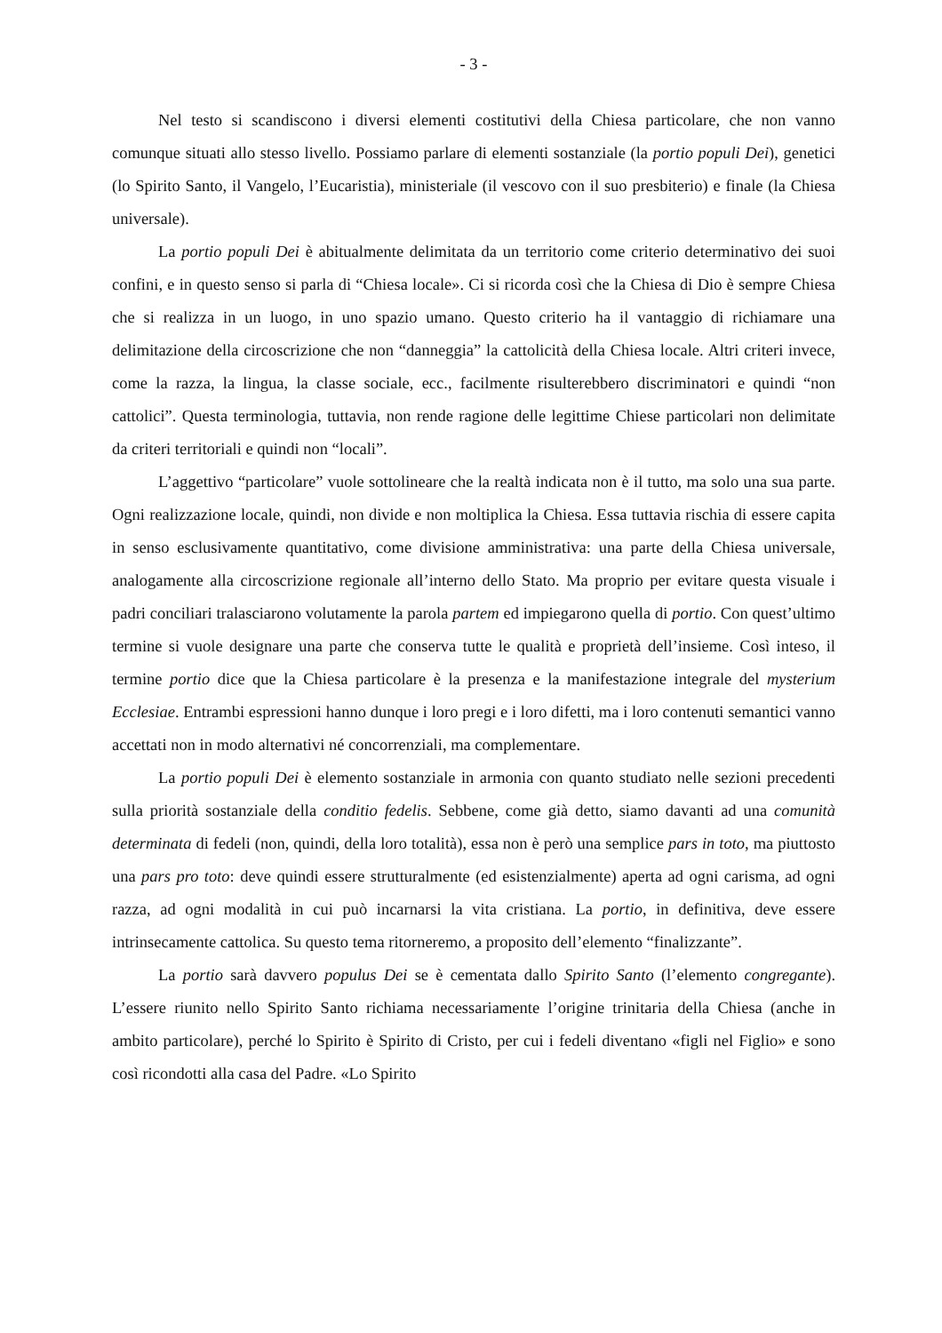- 3 -
Nel testo si scandiscono i diversi elementi costitutivi della Chiesa particolare, che non vanno comunque situati allo stesso livello. Possiamo parlare di elementi sostanziale (la portio populi Dei), genetici (lo Spirito Santo, il Vangelo, l’Eucaristia), ministeriale (il vescovo con il suo presbiterio) e finale (la Chiesa universale).
La portio populi Dei è abitualmente delimitata da un territorio come criterio determinativo dei suoi confini, e in questo senso si parla di “Chiesa locale». Ci si ricorda così che la Chiesa di Dio è sempre Chiesa che si realizza in un luogo, in uno spazio umano. Questo criterio ha il vantaggio di richiamare una delimitazione della circoscrizione che non “danneggia” la cattolicità della Chiesa locale. Altri criteri invece, come la razza, la lingua, la classe sociale, ecc., facilmente risulterebbero discriminatori e quindi “non cattolici”. Questa terminologia, tuttavia, non rende ragione delle legittime Chiese particolari non delimitate da criteri territoriali e quindi non “locali”.
L’aggettivo “particolare” vuole sottolineare che la realtà indicata non è il tutto, ma solo una sua parte. Ogni realizzazione locale, quindi, non divide e non moltiplica la Chiesa. Essa tuttavia rischia di essere capita in senso esclusivamente quantitativo, come divisione amministrativa: una parte della Chiesa universale, analogamente alla circoscrizione regionale all’interno dello Stato. Ma proprio per evitare questa visuale i padri conciliari tralasciarono volutamente la parola partem ed impiegarono quella di portio. Con quest’ultimo termine si vuole designare una parte che conserva tutte le qualità e proprietà dell’insieme. Così inteso, il termine portio dice que la Chiesa particolare è la presenza e la manifestazione integrale del mysterium Ecclesiae. Entrambi espressioni hanno dunque i loro pregi e i loro difetti, ma i loro contenuti semantici vanno accettati non in modo alternativi né concorrenziali, ma complementare.
La portio populi Dei è elemento sostanziale in armonia con quanto studiato nelle sezioni precedenti sulla priorità sostanziale della conditio fedelis. Sebbene, come già detto, siamo davanti ad una comunità determinata di fedeli (non, quindi, della loro totalità), essa non è però una semplice pars in toto, ma piuttosto una pars pro toto: deve quindi essere strutturalmente (ed esistenzialmente) aperta ad ogni carisma, ad ogni razza, ad ogni modalità in cui può incarnarsi la vita cristiana. La portio, in definitiva, deve essere intrinsecamente cattolica. Su questo tema ritorneremo, a proposito dell’elemento “finalizzante”.
La portio sarà davvero populus Dei se è cementata dallo Spirito Santo (l’elemento congregante). L’essere riunito nello Spirito Santo richiama necessariamente l’origine trinitaria della Chiesa (anche in ambito particolare), perché lo Spirito è Spirito di Cristo, per cui i fedeli diventano «figli nel Figlio» e sono così ricondotti alla casa del Padre. «Lo Spirito